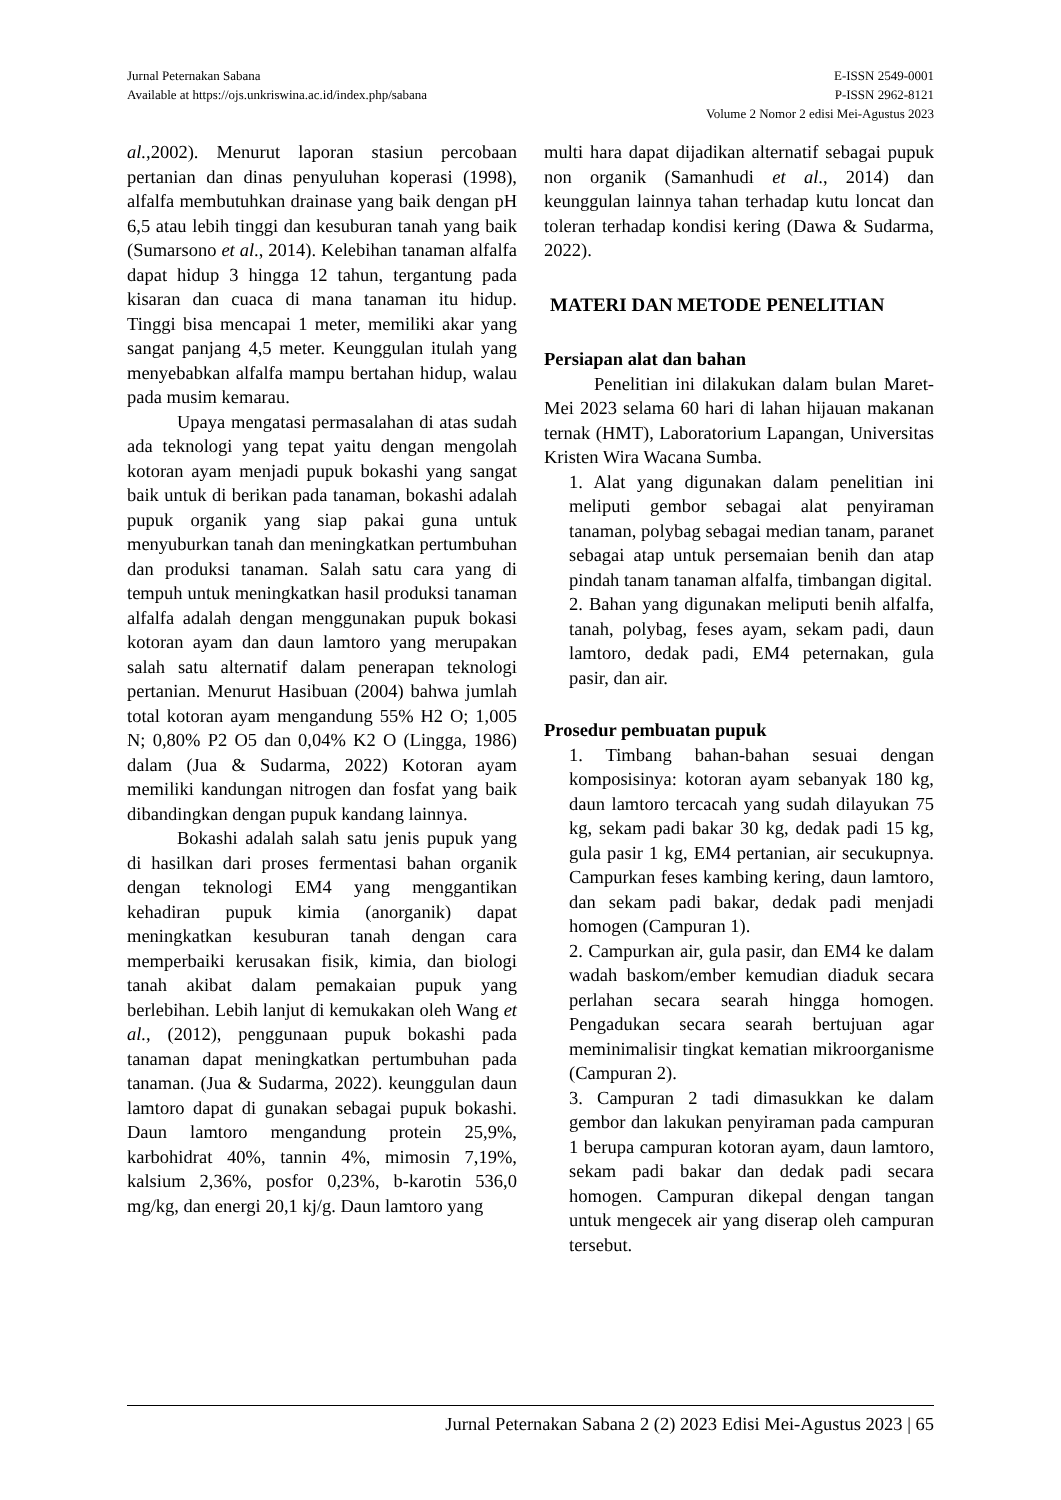Jurnal Peternakan Sabana
Available at https://ojs.unkriswina.ac.id/index.php/sabana
E-ISSN 2549-0001
P-ISSN 2962-8121
Volume 2 Nomor 2 edisi Mei-Agustus 2023
al., 2002). Menurut laporan stasiun percobaan pertanian dan dinas penyuluhan koperasi (1998), alfalfa membutuhkan drainase yang baik dengan pH 6,5 atau lebih tinggi dan kesuburan tanah yang baik (Sumarsono et al., 2014). Kelebihan tanaman alfalfa dapat hidup 3 hingga 12 tahun, tergantung pada kisaran dan cuaca di mana tanaman itu hidup. Tinggi bisa mencapai 1 meter, memiliki akar yang sangat panjang 4,5 meter. Keunggulan itulah yang menyebabkan alfalfa mampu bertahan hidup, walau pada musim kemarau.
Upaya mengatasi permasalahan di atas sudah ada teknologi yang tepat yaitu dengan mengolah kotoran ayam menjadi pupuk bokashi yang sangat baik untuk di berikan pada tanaman, bokashi adalah pupuk organik yang siap pakai guna untuk menyuburkan tanah dan meningkatkan pertumbuhan dan produksi tanaman. Salah satu cara yang di tempuh untuk meningkatkan hasil produksi tanaman alfalfa adalah dengan menggunakan pupuk bokasi kotoran ayam dan daun lamtoro yang merupakan salah satu alternatif dalam penerapan teknologi pertanian. Menurut Hasibuan (2004) bahwa jumlah total kotoran ayam mengandung 55% H2 O; 1,005 N; 0,80% P2 O5 dan 0,04% K2 O (Lingga, 1986) dalam (Jua & Sudarma, 2022) Kotoran ayam memiliki kandungan nitrogen dan fosfat yang baik dibandingkan dengan pupuk kandang lainnya.
Bokashi adalah salah satu jenis pupuk yang di hasilkan dari proses fermentasi bahan organik dengan teknologi EM4 yang menggantikan kehadiran pupuk kimia (anorganik) dapat meningkatkan kesuburan tanah dengan cara memperbaiki kerusakan fisik, kimia, dan biologi tanah akibat dalam pemakaian pupuk yang berlebihan. Lebih lanjut di kemukakan oleh Wang et al., (2012), penggunaan pupuk bokashi pada tanaman dapat meningkatkan pertumbuhan pada tanaman. (Jua & Sudarma, 2022). keunggulan daun lamtoro dapat di gunakan sebagai pupuk bokashi. Daun lamtoro mengandung protein 25,9%, karbohidrat 40%, tannin 4%, mimosin 7,19%, kalsium 2,36%, posfor 0,23%, b-karotin 536,0 mg/kg, dan energi 20,1 kj/g. Daun lamtoro yang
multi hara dapat dijadikan alternatif sebagai pupuk non organik (Samanhudi et al., 2014) dan keunggulan lainnya tahan terhadap kutu loncat dan toleran terhadap kondisi kering (Dawa & Sudarma, 2022).
MATERI DAN METODE PENELITIAN
Persiapan alat dan bahan
Penelitian ini dilakukan dalam bulan Maret-Mei 2023 selama 60 hari di lahan hijauan makanan ternak (HMT), Laboratorium Lapangan, Universitas Kristen Wira Wacana Sumba.
1. Alat yang digunakan dalam penelitian ini meliputi gembor sebagai alat penyiraman tanaman, polybag sebagai median tanam, paranet sebagai atap untuk persemaian benih dan atap pindah tanam tanaman alfalfa, timbangan digital.
2. Bahan yang digunakan meliputi benih alfalfa, tanah, polybag, feses ayam, sekam padi, daun lamtoro, dedak padi, EM4 peternakan, gula pasir, dan air.
Prosedur pembuatan pupuk
1. Timbang bahan-bahan sesuai dengan komposisinya: kotoran ayam sebanyak 180 kg, daun lamtoro tercacah yang sudah dilayukan 75 kg, sekam padi bakar 30 kg, dedak padi 15 kg, gula pasir 1 kg, EM4 pertanian, air secukupnya. Campurkan feses kambing kering, daun lamtoro, dan sekam padi bakar, dedak padi menjadi homogen (Campuran 1).
2. Campurkan air, gula pasir, dan EM4 ke dalam wadah baskom/ember kemudian diaduk secara perlahan secara searah hingga homogen. Pengadukan secara searah bertujuan agar meminimalisir tingkat kematian mikroorganisme (Campuran 2).
3. Campuran 2 tadi dimasukkan ke dalam gembor dan lakukan penyiraman pada campuran 1 berupa campuran kotoran ayam, daun lamtoro, sekam padi bakar dan dedak padi secara homogen. Campuran dikepal dengan tangan untuk mengecek air yang diserap oleh campuran tersebut.
Jurnal Peternakan Sabana 2 (2) 2023 Edisi Mei-Agustus 2023 | 65